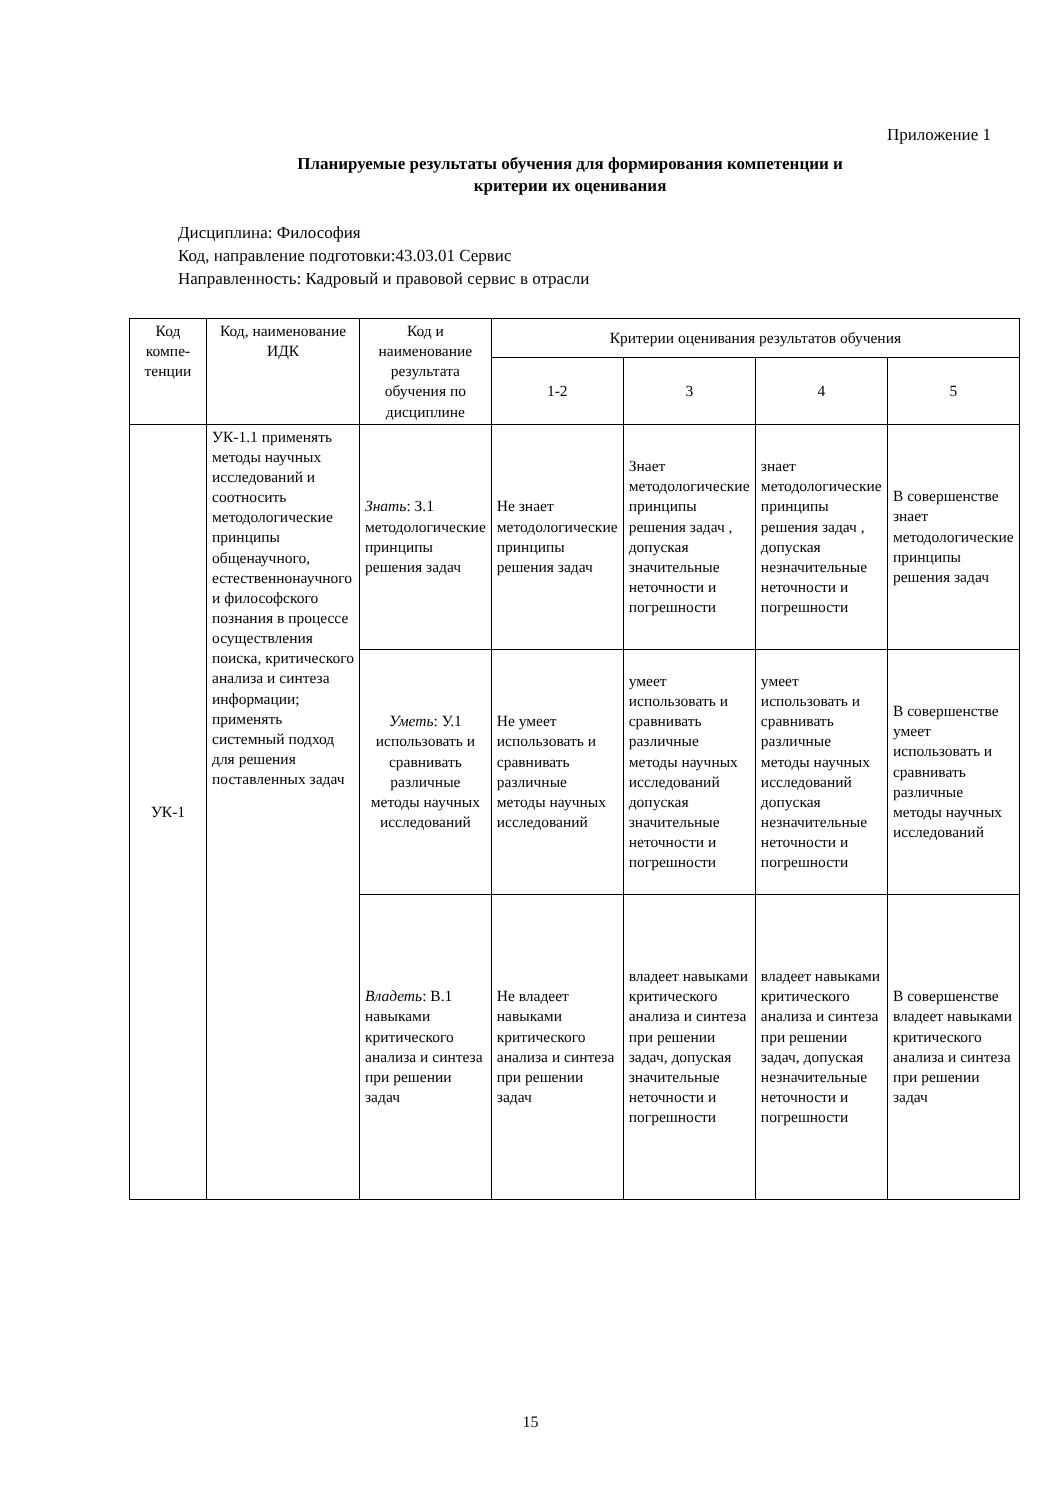Приложение 1
Планируемые результаты обучения для формирования компетенции и
критерии их оценивания
Дисциплина: Философия
Код, направление подготовки:43.03.01 Сервис
Направленность: Кадровый и правовой сервис в отрасли
| Код компе-тенции | Код, наименование ИДК | Код и наименование результата обучения по дисциплине | Критерии оценивания результатов обучения | | | |
| --- | --- | --- | --- | --- | --- | --- |
| | | | 1-2 | 3 | 4 | 5 |
| УК-1 | УК-1.1 применять методы научных исследований и соотносить методологические принципы общенаучного, естественнонаучного и философского познания в процессе осуществления поиска, критического анализа и синтеза информации; применять системный подход для решения поставленных задач | Знать : З.1 методологические принципы решения задач | Не знает методологические принципы решения задач | Знает методологические принципы решения задач , допуская значительные неточности и погрешности | знает методологические принципы решения задач , допуская незначительные неточности и погрешности | В совершенстве знает методологические принципы решения задач |
| | | Уметь : У.1 использовать и сравнивать различные методы научных исследований | Не умеет использовать и сравнивать различные методы научных исследований | умеет использовать и сравнивать различные методы научных исследований допуская значительные неточности и погрешности | умеет использовать и сравнивать различные методы научных исследований допуская незначительные неточности и погрешности | В совершенстве умеет использовать и сравнивать различные методы научных исследований |
| | | Владеть : В.1 навыками критического анализа и синтеза при решении задач | Не владеет навыками критического анализа и синтеза при решении задач | владеет навыками критического анализа и синтеза при решении задач, допуская значительные неточности и погрешности | владеет навыками критического анализа и синтеза при решении задач, допуская незначительные неточности и погрешности | В совершенстве владеет навыками критического анализа и синтеза при решении задач |
15